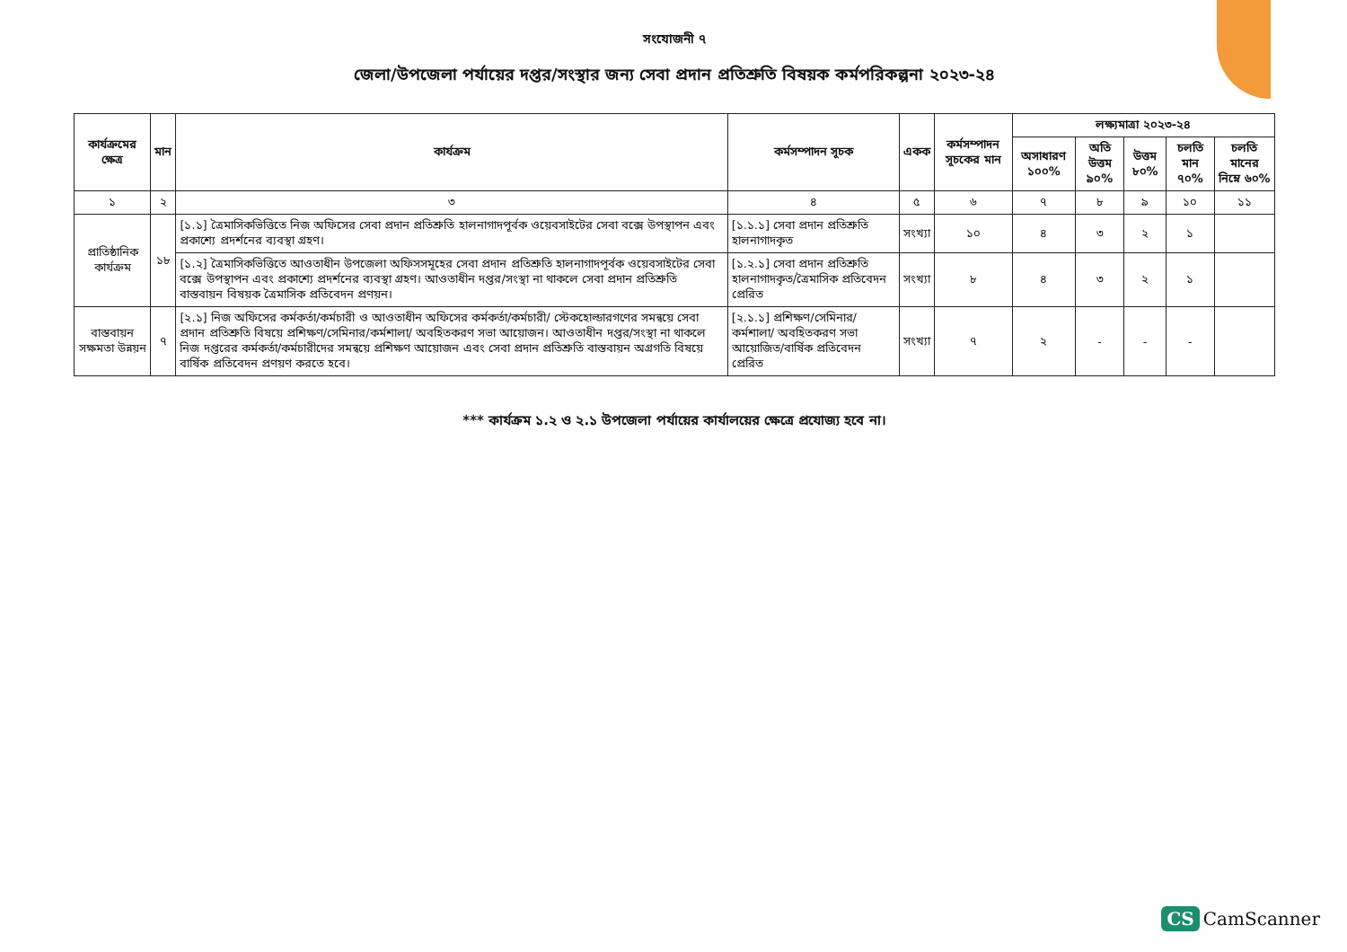সংযোজনী ৭
জেলা/উপজেলা পর্যায়ের দপ্তর/সংস্থার জন্য সেবা প্রদান প্রতিশ্রুতি বিষয়ক কর্মপরিকল্পনা ২০২৩-২৪
| কার্যক্রমের ক্ষেত্র | মান | কার্যক্রম | কর্মসম্পাদন সূচক | একক | কর্মসম্পাদন সূচকের মান | লক্ষ্যমাত্রা ২০২৩-২৪ | | | | |
| --- | --- | --- | --- | --- | --- | --- | --- | --- | --- | --- |
| | | | | | | অসাধারণ ১০০% | অতি উত্তম ৯০% | উত্তম ৮০% | চলতি মান ৭০% | চলতি মানের নিম্নে ৬০% |
| ১ | ২ | ৩ | ৪ | ৫ | ৬ | ৭ | ৮ | ৯ | ১০ | ১১ |
| প্রাতিষ্ঠানিক কার্যক্রম | ১৮ | [১.১] ত্রৈমাসিকভিত্তিতে নিজ অফিসের সেবা প্রদান প্রতিশ্রুতি হালনাগাদপূর্বক ওয়েবসাইটের সেবা বক্সে উপস্থাপন এবং প্রকাশ্যে প্রদর্শনের ব্যবস্থা গ্রহণ। | [১.১.১] সেবা প্রদান প্রতিশ্রুতি হালনাগাদকৃত | সংখ্যা | ১০ | ৪ | ৩ | ২ | ১ | |
| | | [১.২] ত্রৈমাসিকভিত্তিতে আওতাধীন উপজেলা অফিসসমূহের সেবা প্রদান প্রতিশ্রুতি হালনাগাদপূর্বক ওয়েবসাইটের সেবা বক্সে উপস্থাপন এবং প্রকাশ্যে প্রদর্শনের ব্যবস্থা গ্রহণ। আওতাধীন দপ্তর/সংস্থা না থাকলে সেবা প্রদান প্রতিশ্রুতি বাস্তবায়ন বিষয়ক ত্রৈমাসিক প্রতিবেদন প্রণয়ন। | [১.২.১] সেবা প্রদান প্রতিশ্রুতি হালনাগাদকৃত/ত্রৈমাসিক প্রতিবেদন প্রেরিত | সংখ্যা | ৮ | ৪ | ৩ | ২ | ১ | |
| বাস্তবায়ন সক্ষমতা উন্নয়ন | ৭ | [২.১] নিজ অফিসের কর্মকর্তা/কর্মচারী ও আওতাধীন অফিসের কর্মকর্তা/কর্মচারী/ স্টেকহোল্ডারগণের সমন্বয়ে সেবা প্রদান প্রতিশ্রুতি বিষয়ে প্রশিক্ষণ/সেমিনার/কর্মশালা/ অবহিতকরণ সভা আয়োজন। আওতাধীন দপ্তর/সংস্থা না থাকলে নিজ দপ্তরের কর্মকর্তা/কর্মচারীদের সমন্বয়ে প্রশিক্ষণ আয়োজন এবং সেবা প্রদান প্রতিশ্রুতি বাস্তবায়ন অগ্রগতি বিষয়ে বার্ষিক প্রতিবেদন প্রণয়ণ করতে হবে। | [২.১.১] প্রশিক্ষণ/সেমিনার/ কর্মশালা/ অবহিতকরণ সভা আয়োজিত/বার্ষিক প্রতিবেদন প্রেরিত | সংখ্যা | ৭ | ২ | - | - | - | |
*** কার্যক্রম ১.২ ও ২.১ উপজেলা পর্যায়ের কার্যালয়ের ক্ষেত্রে প্রযোজ্য হবে না।
CS CamScanner